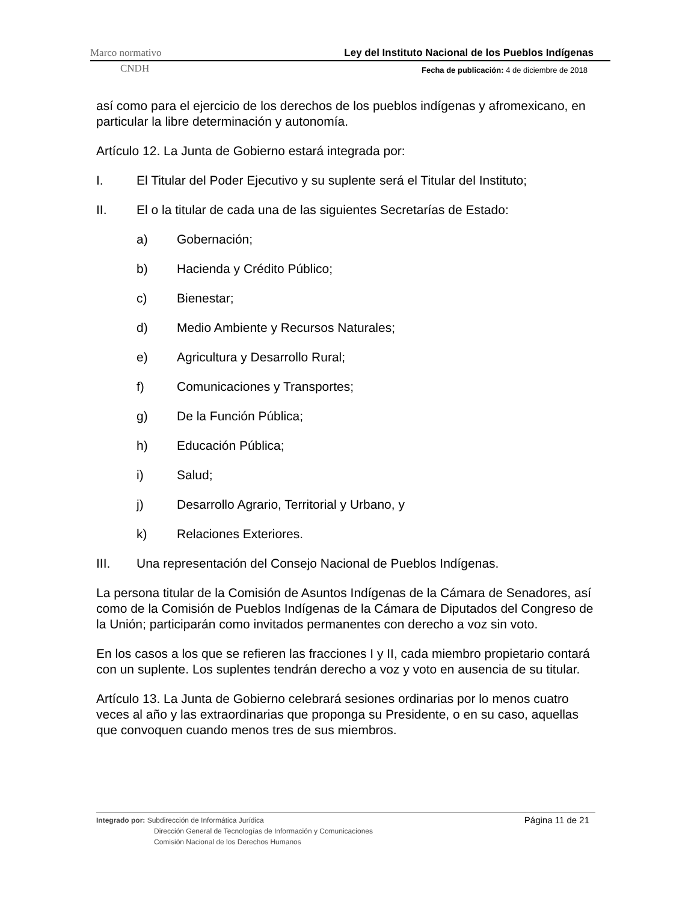Marco normativo Ley del Instituto Nacional de los Pueblos Indígenas
CNDH Fecha de publicación: 4 de diciembre de 2018
así como para el ejercicio de los derechos de los pueblos indígenas y afromexicano, en particular la libre determinación y autonomía.
Artículo 12. La Junta de Gobierno estará integrada por:
I. El Titular del Poder Ejecutivo y su suplente será el Titular del Instituto;
II. El o la titular de cada una de las siguientes Secretarías de Estado:
a) Gobernación;
b) Hacienda y Crédito Público;
c) Bienestar;
d) Medio Ambiente y Recursos Naturales;
e) Agricultura y Desarrollo Rural;
f) Comunicaciones y Transportes;
g) De la Función Pública;
h) Educación Pública;
i) Salud;
j) Desarrollo Agrario, Territorial y Urbano, y
k) Relaciones Exteriores.
III. Una representación del Consejo Nacional de Pueblos Indígenas.
La persona titular de la Comisión de Asuntos Indígenas de la Cámara de Senadores, así como de la Comisión de Pueblos Indígenas de la Cámara de Diputados del Congreso de la Unión; participarán como invitados permanentes con derecho a voz sin voto.
En los casos a los que se refieren las fracciones I y II, cada miembro propietario contará con un suplente. Los suplentes tendrán derecho a voz y voto en ausencia de su titular.
Artículo 13. La Junta de Gobierno celebrará sesiones ordinarias por lo menos cuatro veces al año y las extraordinarias que proponga su Presidente, o en su caso, aquellas que convoquen cuando menos tres de sus miembros.
Página 11 de 21
Integrado por: Subdirección de Informática Jurídica
Dirección General de Tecnologías de Información y Comunicaciones
Comisión Nacional de los Derechos Humanos